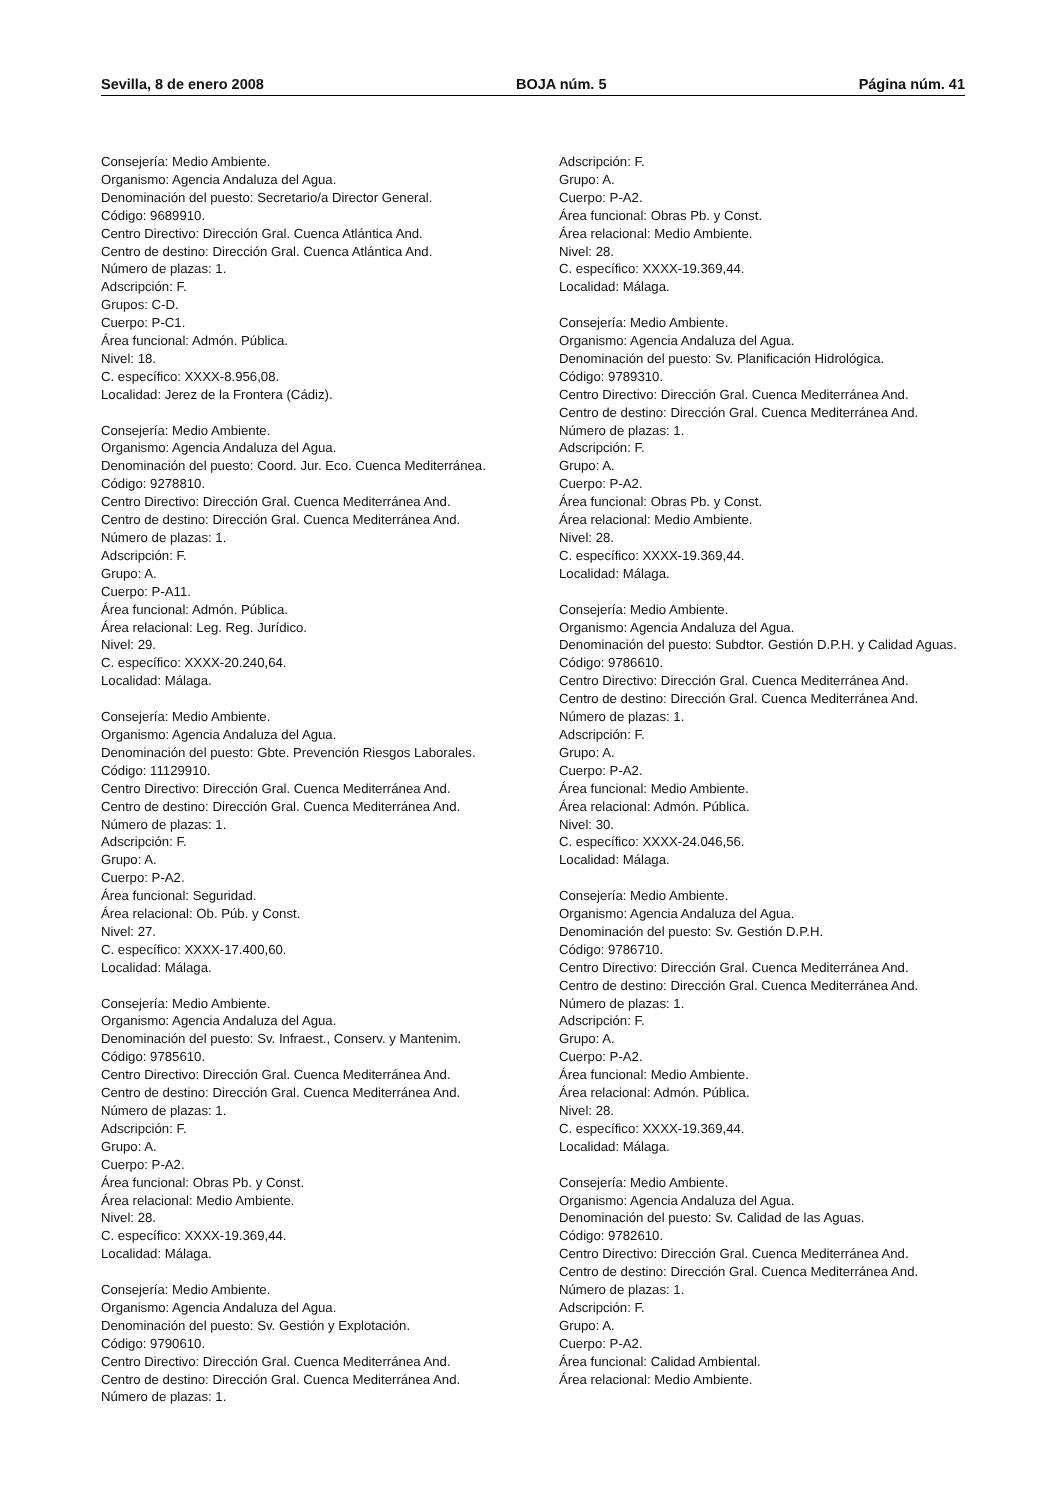Sevilla, 8 de enero 2008 BOJA núm. 5 Página núm. 41
Consejería: Medio Ambiente.
Organismo: Agencia Andaluza del Agua.
Denominación del puesto: Secretario/a Director General.
Código: 9689910.
Centro Directivo: Dirección Gral. Cuenca Atlántica And.
Centro de destino: Dirección Gral. Cuenca Atlántica And.
Número de plazas: 1.
Adscripción: F.
Grupos: C-D.
Cuerpo: P-C1.
Área funcional: Admón. Pública.
Nivel: 18.
C. específico: XXXX-8.956,08.
Localidad: Jerez de la Frontera (Cádiz).
Consejería: Medio Ambiente.
Organismo: Agencia Andaluza del Agua.
Denominación del puesto: Coord. Jur. Eco. Cuenca Mediterránea.
Código: 9278810.
Centro Directivo: Dirección Gral. Cuenca Mediterránea And.
Centro de destino: Dirección Gral. Cuenca Mediterránea And.
Número de plazas: 1.
Adscripción: F.
Grupo: A.
Cuerpo: P-A11.
Área funcional: Admón. Pública.
Área relacional: Leg. Reg. Jurídico.
Nivel: 29.
C. específico: XXXX-20.240,64.
Localidad: Málaga.
Consejería: Medio Ambiente.
Organismo: Agencia Andaluza del Agua.
Denominación del puesto: Gbte. Prevención Riesgos Laborales.
Código: 11129910.
Centro Directivo: Dirección Gral. Cuenca Mediterránea And.
Centro de destino: Dirección Gral. Cuenca Mediterránea And.
Número de plazas: 1.
Adscripción: F.
Grupo: A.
Cuerpo: P-A2.
Área funcional: Seguridad.
Área relacional: Ob. Púb. y Const.
Nivel: 27.
C. específico: XXXX-17.400,60.
Localidad: Málaga.
Consejería: Medio Ambiente.
Organismo: Agencia Andaluza del Agua.
Denominación del puesto: Sv. Infraest., Conserv. y Mantenim.
Código: 9785610.
Centro Directivo: Dirección Gral. Cuenca Mediterránea And.
Centro de destino: Dirección Gral. Cuenca Mediterránea And.
Número de plazas: 1.
Adscripción: F.
Grupo: A.
Cuerpo: P-A2.
Área funcional: Obras Pb. y Const.
Área relacional: Medio Ambiente.
Nivel: 28.
C. específico: XXXX-19.369,44.
Localidad: Málaga.
Consejería: Medio Ambiente.
Organismo: Agencia Andaluza del Agua.
Denominación del puesto: Sv. Gestión y Explotación.
Código: 9790610.
Centro Directivo: Dirección Gral. Cuenca Mediterránea And.
Centro de destino: Dirección Gral. Cuenca Mediterránea And.
Número de plazas: 1.
Adscripción: F.
Grupo: A.
Cuerpo: P-A2.
Área funcional: Obras Pb. y Const.
Área relacional: Medio Ambiente.
Nivel: 28.
C. específico: XXXX-19.369,44.
Localidad: Málaga.
Consejería: Medio Ambiente.
Organismo: Agencia Andaluza del Agua.
Denominación del puesto: Sv. Planificación Hidrológica.
Código: 9789310.
Centro Directivo: Dirección Gral. Cuenca Mediterránea And.
Centro de destino: Dirección Gral. Cuenca Mediterránea And.
Número de plazas: 1.
Adscripción: F.
Grupo: A.
Cuerpo: P-A2.
Área funcional: Obras Pb. y Const.
Área relacional: Medio Ambiente.
Nivel: 28.
C. específico: XXXX-19.369,44.
Localidad: Málaga.
Consejería: Medio Ambiente.
Organismo: Agencia Andaluza del Agua.
Denominación del puesto: Subdtor. Gestión D.P.H. y Calidad Aguas.
Código: 9786610.
Centro Directivo: Dirección Gral. Cuenca Mediterránea And.
Centro de destino: Dirección Gral. Cuenca Mediterránea And.
Número de plazas: 1.
Adscripción: F.
Grupo: A.
Cuerpo: P-A2.
Área funcional: Medio Ambiente.
Área relacional: Admón. Pública.
Nivel: 30.
C. específico: XXXX-24.046,56.
Localidad: Málaga.
Consejería: Medio Ambiente.
Organismo: Agencia Andaluza del Agua.
Denominación del puesto: Sv. Gestión D.P.H.
Código: 9786710.
Centro Directivo: Dirección Gral. Cuenca Mediterránea And.
Centro de destino: Dirección Gral. Cuenca Mediterránea And.
Número de plazas: 1.
Adscripción: F.
Grupo: A.
Cuerpo: P-A2.
Área funcional: Medio Ambiente.
Área relacional: Admón. Pública.
Nivel: 28.
C. específico: XXXX-19.369,44.
Localidad: Málaga.
Consejería: Medio Ambiente.
Organismo: Agencia Andaluza del Agua.
Denominación del puesto: Sv. Calidad de las Aguas.
Código: 9782610.
Centro Directivo: Dirección Gral. Cuenca Mediterránea And.
Centro de destino: Dirección Gral. Cuenca Mediterránea And.
Número de plazas: 1.
Adscripción: F.
Grupo: A.
Cuerpo: P-A2.
Área funcional: Calidad Ambiental.
Área relacional: Medio Ambiente.